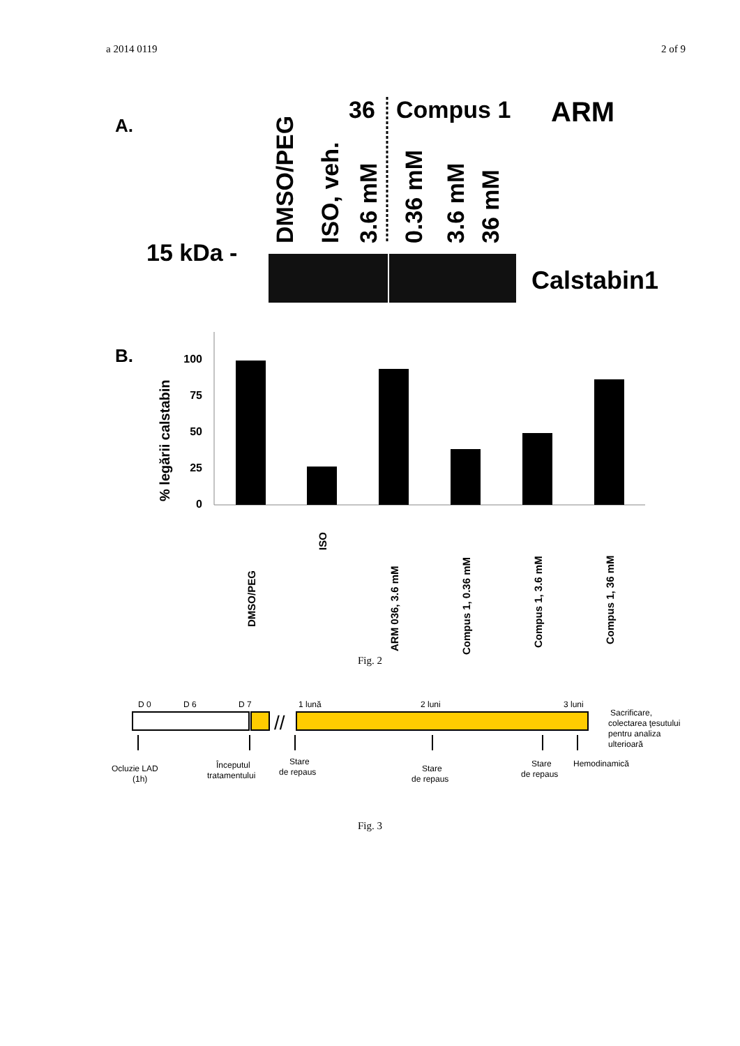a 2014 0119 2 of 9
A.
15 kDa -
DMSO/PEG
ISO, veh.
3.6 mM
0.36 mM
3.6 mM
36 mM
36
Compus 1
ARM
Calstabin1
B.
% legării calstabin
100
75
50
25
0
DMSO/PEG
ISO
ARM 036, 3.6 mM
Compus 1, 0.36 mM
Compus 1, 3.6 mM
Compus 1, 36 mM
Fig. 2
D 0
D 6
D 7
1 lună
2 luni
3 luni
//
Sacrificare,
colectarea ţesutului
pentru analiza
ulterioară
Ocluzie LAD
(1h)
Începutul
tratamentului
Stare
de repaus
Stare
de repaus
Stare
de repaus
Hemodinamică
Fig. 3